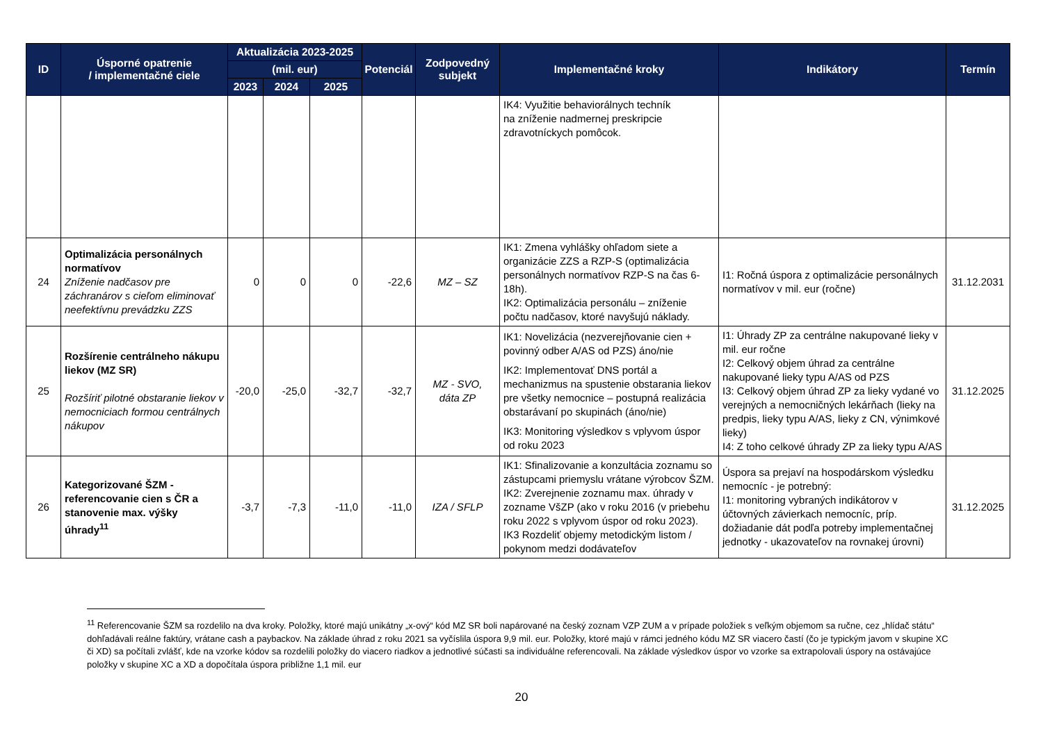| ID | Úsporné opatrenie / implementačné ciele | Aktualizácia 2023-2025 | | | Potenciál | Zodpovedný subjekt | Implementačné kroky | Indikátory | Termín |
| --- | --- | --- | --- | --- | --- | --- | --- | --- | --- |
| | | (mil. eur) | | | | | | | |
| | | 2023 | 2024 | 2025 | | | | | |
| | | | | | | | IK4: Využitie behaviorálnych techník na zníženie nadmernej preskripcie zdravotníckych pomôcok. | | |
| 24 | Optimalizácia personálnych normatívov Zníženie nadčasov pre záchranárov s cieľom eliminovať neefektívnu prevádzku ZZS | 0 | 0 | 0 | -22,6 | MZ – SZ | IK1: Zmena vyhlášky ohľadom siete a organizácie ZZS a RZP-S (optimalizácia personálnych normatívov RZP-S na čas 6-18h). IK2: Optimalizácia personálu – zníženie počtu nadčasov, ktoré navyšujú náklady. | I1: Ročná úspora z optimalizácie personálnych normatívov v mil. eur (ročne) | 31.12.2031 |
| 25 | Rozšírenie centrálneho nákupu liekov (MZ SR) Rozšíriť pilotné obstaranie liekov v nemocniciach formou centrálnych nákupov | -20,0 | -25,0 | -32,7 | -32,7 | MZ - SVO, dáta ZP | IK1: Novelizácia (nezverejňovanie cien + povinný odber A/AS od PZS) áno/nie IK2: Implementovať DNS portál a mechanizmus na spustenie obstarania liekov pre všetky nemocnice – postupná realizácia obstarávaní po skupinách (áno/nie) IK3: Monitoring výsledkov s vplyvom úspor od roku 2023 | I1: Úhrady ZP za centrálne nakupované lieky v mil. eur ročne I2: Celkový objem úhrad za centrálne nakupované lieky typu A/AS od PZS I3: Celkový objem úhrad ZP za lieky vydané vo verejných a nemocničných lekárňach (lieky na predpis, lieky typu A/AS, lieky z CN, výnimkové lieky) I4: Z toho celkové úhrady ZP za lieky typu A/AS | 31.12.2025 |
| 26 | Kategorizované ŠZM - referencovanie cien s ČR a stanovenie max. výšky úhrady<sup>11</sup> | -3,7 | -7,3 | -11,0 | -11,0 | IZA / SFLP | IK1: Sfinalizovanie a konzultácia zoznamu so zástupcami priemyslu vrátane výrobcov ŠZM. IK2: Zverejnenie zoznamu max. úhrady v zozname VšZP (ako v roku 2016 (v priebehu roku 2022 s vplyvom úspor od roku 2023). IK3 Rozdeliť objemy metodickým listom / pokynom medzi dodávateľov | Úspora sa prejaví na hospodárskom výsledku nemocníc - je potrebný: I1: monitoring vybraných indikátorov v účtovných závierkach nemocníc, príp. dožiadanie dát podľa potreby implementačnej jednotky - ukazovateľov na rovnakej úrovni) | 31.12.2025 |
<sup>11</sup> Referencovanie ŠZM sa rozdelilo na dva kroky. Položky, ktoré majú unikátny „x-ový“ kód MZ SR boli napárované na český zoznam VZP ZUM a v prípade položiek s veľkým objemom sa ručne, cez „hlídač státu“ dohľadávali reálne faktúry, vrátane cash a paybackov. Na základe úhrad z roku 2021 sa vyčíslila úspora 9,9 mil. eur. Položky, ktoré majú v rámci jedného kódu MZ SR viacero častí (čo je typickým javom v skupine XC či XD) sa počítali zvlášť, kde na vzorke kódov sa rozdelili položky do viacero riadkov a jednotlivé súčasti sa individuálne referencovali. Na základe výsledkov úspor vo vzorke sa extrapolovali úspory na ostávajúce položky v skupine XC a XD a dopočítala úspora približne 1,1 mil. eur
20